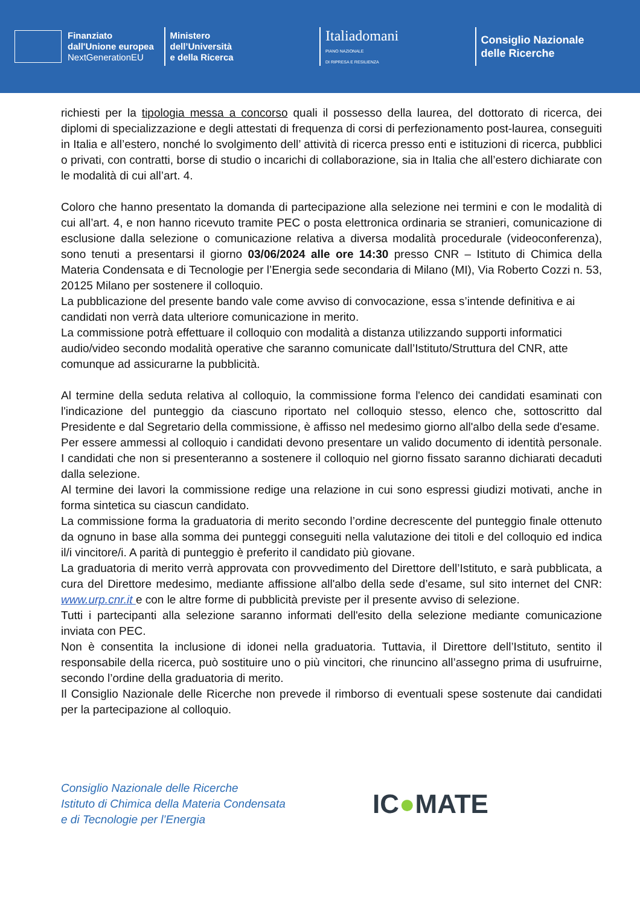Finanziato
dall'Unione europea
NextGenerationEU
Ministero
dell’Università
e della Ricerca
Italiadomani
PIANO NAZIONALE
DI RIPRESA E RESILIENZA
Consiglio Nazionale
delle Ricerche
richiesti per la tipologia messa a concorso quali il possesso della laurea, del dottorato di ricerca, dei diplomi di specializzazione e degli attestati di frequenza di corsi di perfezionamento post-laurea, conseguiti in Italia e all’estero, nonché lo svolgimento dell’ attività di ricerca presso enti e istituzioni di ricerca, pubblici o privati, con contratti, borse di studio o incarichi di collaborazione, sia in Italia che all’estero dichiarate con le modalità di cui all’art. 4.
Coloro che hanno presentato la domanda di partecipazione alla selezione nei termini e con le modalità di cui all’art. 4, e non hanno ricevuto tramite PEC o posta elettronica ordinaria se stranieri, comunicazione di esclusione dalla selezione o comunicazione relativa a diversa modalità procedurale (videoconferenza), sono tenuti a presentarsi il giorno 03/06/2024 alle ore 14:30 presso CNR – Istituto di Chimica della Materia Condensata e di Tecnologie per l’Energia sede secondaria di Milano (MI), Via Roberto Cozzi n. 53, 20125 Milano per sostenere il colloquio.
La pubblicazione del presente bando vale come avviso di convocazione, essa s’intende definitiva e ai candidati non verrà data ulteriore comunicazione in merito.
La commissione potrà effettuare il colloquio con modalità a distanza utilizzando supporti informatici audio/video secondo modalità operative che saranno comunicate dall’Istituto/Struttura del CNR, atte comunque ad assicurarne la pubblicità.
Al termine della seduta relativa al colloquio, la commissione forma l'elenco dei candidati esaminati con l'indicazione del punteggio da ciascuno riportato nel colloquio stesso, elenco che, sottoscritto dal Presidente e dal Segretario della commissione, è affisso nel medesimo giorno all'albo della sede d'esame.
Per essere ammessi al colloquio i candidati devono presentare un valido documento di identità personale. I candidati che non si presenteranno a sostenere il colloquio nel giorno fissato saranno dichiarati decaduti dalla selezione.
Al termine dei lavori la commissione redige una relazione in cui sono espressi giudizi motivati, anche in forma sintetica su ciascun candidato.
La commissione forma la graduatoria di merito secondo l’ordine decrescente del punteggio finale ottenuto da ognuno in base alla somma dei punteggi conseguiti nella valutazione dei titoli e del colloquio ed indica il/i vincitore/i. A parità di punteggio è preferito il candidato più giovane.
La graduatoria di merito verrà approvata con provvedimento del Direttore dell’Istituto, e sarà pubblicata, a cura del Direttore medesimo, mediante affissione all'albo della sede d’esame, sul sito internet del CNR: www.urp.cnr.it e con le altre forme di pubblicità previste per il presente avviso di selezione.
Tutti i partecipanti alla selezione saranno informati dell'esito della selezione mediante comunicazione inviata con PEC.
Non è consentita la inclusione di idonei nella graduatoria. Tuttavia, il Direttore dell’Istituto, sentito il responsabile della ricerca, può sostituire uno o più vincitori, che rinuncino all’assegno prima di usufruirne, secondo l’ordine della graduatoria di merito.
Il Consiglio Nazionale delle Ricerche non prevede il rimborso di eventuali spese sostenute dai candidati per la partecipazione al colloquio.
Consiglio Nazionale delle Ricerche
Istituto di Chimica della Materia Condensata
e di Tecnologie per l’Energia
IC●MATE